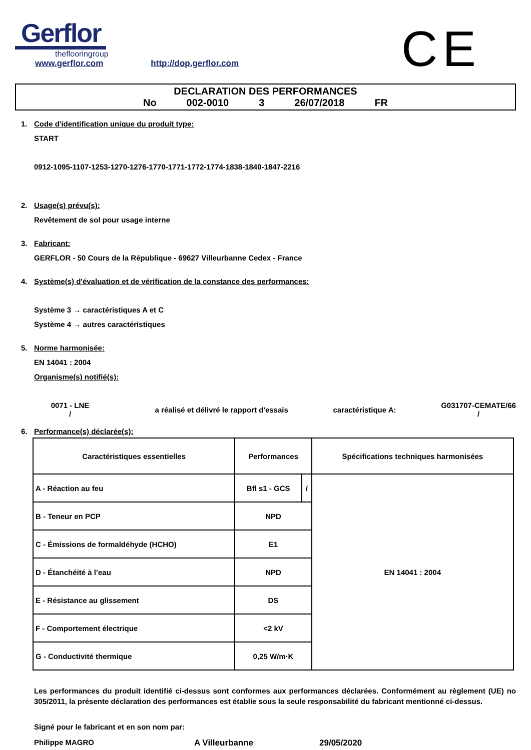Gerflor
theflooringroup
www.gerflor.com http://dop.gerflor.com
CE
DECLARATION DES PERFORMANCES
No 002-0010 3 26/07/2018 FR
1. Code d'identification unique du produit type:
START
0912-1095-1107-1253-1270-1276-1770-1771-1772-1774-1838-1840-1847-2216
2. Usage(s) prévu(s):
Revêtement de sol pour usage interne
3. Fabricant:
GERFLOR - 50 Cours de la République - 69627 Villeurbanne Cedex - France
4. Système(s) d'évaluation et de vérification de la constance des performances:
Système 3 → caractéristiques A et C
Système 4 → autres caractéristiques
5. Norme harmonisée:
EN 14041 : 2004
Organisme(s) notifié(s):
0071 - LNE
/
a réalisé et délivré le rapport d'essais
caractéristique A:
G031707-CEMATE/66
/
6. Performance(s) déclarée(s):
| Caractéristiques essentielles | Performances | | Spécifications techniques harmonisées |
| --- | --- | --- | --- |
| A - Réaction au feu | Bfl s1 - GCS | / | EN 14041 : 2004 |
| B - Teneur en PCP | NPD | | |
| C - Émissions de formaldéhyde (HCHO) | E1 | | |
| D - Étanchéité à l’eau | NPD | | |
| E - Résistance au glissement | DS | | |
| F - Comportement électrique | <2 kV | | |
| G - Conductivité thermique | 0,25 W/m·K | | |
Les performances du produit identifié ci-dessus sont conformes aux performances déclarées. Conformément au règlement (UE) no 305/2011, la présente déclaration des performances est établie sous la seule responsabilité du fabricant mentionné ci-dessus.
Signé pour le fabricant et en son nom par:
Philippe MAGRO A Villeurbanne 29/05/2020